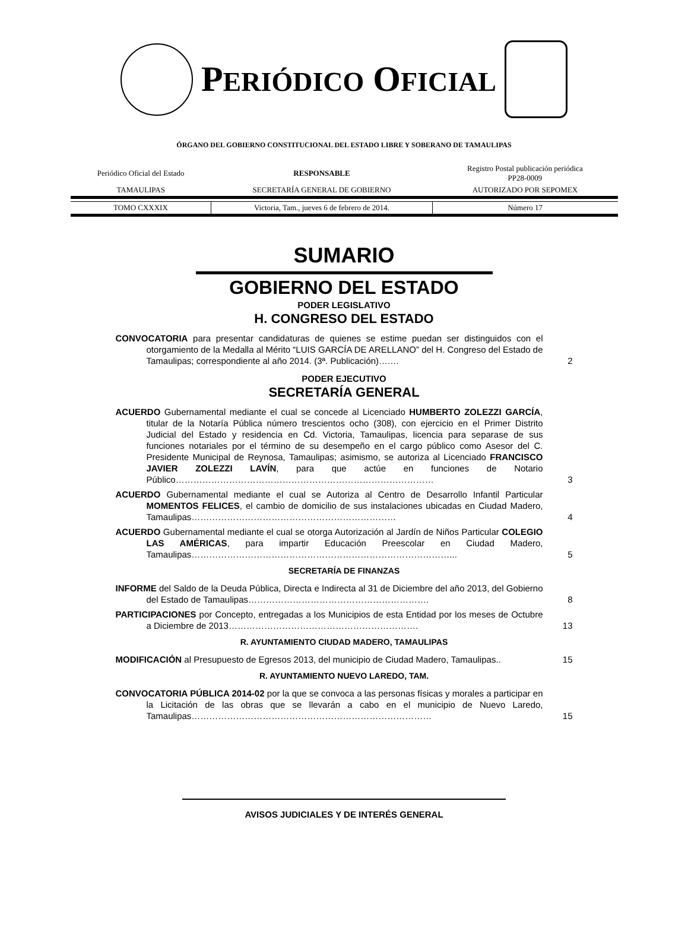PERIÓDICO OFICIAL
ÓRGANO DEL GOBIERNO CONSTITUCIONAL DEL ESTADO LIBRE Y SOBERANO DE TAMAULIPAS
| Periódico Oficial del Estado | RESPONSABLE | Registro Postal publicación periódica PP28-0009 |
| TAMAULIPAS | SECRETARÍA GENERAL DE GOBIERNO | AUTORIZADO POR SEPOMEX |
| TOMO CXXXIX | Victoria, Tam., jueves 6 de febrero de 2014. | Número 17 |
SUMARIO
GOBIERNO DEL ESTADO
PODER LEGISLATIVO
H. CONGRESO DEL ESTADO
CONVOCATORIA para presentar candidaturas de quienes se estime puedan ser distinguidos con el otorgamiento de la Medalla al Mérito “LUIS GARCÍA DE ARELLANO” del H. Congreso del Estado de Tamaulipas; correspondiente al año 2014. (3ª. Publicación)….…
2
PODER EJECUTIVO
SECRETARÍA GENERAL
ACUERDO Gubernamental mediante el cual se concede al Licenciado HUMBERTO ZOLEZZI GARCÍA, titular de la Notaría Pública número trescientos ocho (308), con ejercicio en el Primer Distrito Judicial del Estado y residencia en Cd. Victoria, Tamaulipas, licencia para separase de sus funciones notariales por el término de su desempeño en el cargo público como Asesor del C. Presidente Municipal de Reynosa, Tamaulipas; asimismo, se autoriza al Licenciado FRANCISCO JAVIER ZOLEZZI LAVÍN, para que actúe en funciones de Notario Público……………………………………………………………………………
3
ACUERDO Gubernamental mediante el cual se Autoriza al Centro de Desarrollo Infantil Particular MOMENTOS FELICES, el cambio de domicilio de sus instalaciones ubicadas en Ciudad Madero, Tamaulipas……………………………………………………………
4
ACUERDO Gubernamental mediante el cual se otorga Autorización al Jardín de Niños Particular COLEGIO LAS AMÉRICAS, para impartir Educación Preescolar en Ciudad Madero, Tamaulipas……………………………………………………………………………...
5
SECRETARÍA DE FINANZAS
INFORME del Saldo de la Deuda Pública, Directa e Indirecta al 31 de Diciembre del año 2013, del Gobierno del Estado de Tamaulipas…………………………………………………….
8
PARTICIPACIONES por Concepto, entregadas a los Municipios de esta Entidad por los meses de Octubre a Diciembre de 2013……………………………………………………….
13
R. AYUNTAMIENTO CIUDAD MADERO, TAMAULIPAS
MODIFICACIÓN al Presupuesto de Egresos 2013, del municipio de Ciudad Madero, Tamaulipas..
15
R. AYUNTAMIENTO NUEVO LAREDO, TAM.
CONVOCATORIA PÚBLICA 2014-02 por la que se convoca a las personas físicas y morales a participar en la Licitación de las obras que se llevarán a cabo en el municipio de Nuevo Laredo, Tamaulipas………………………………………………………………………
15
AVISOS JUDICIALES Y DE INTERÉS GENERAL